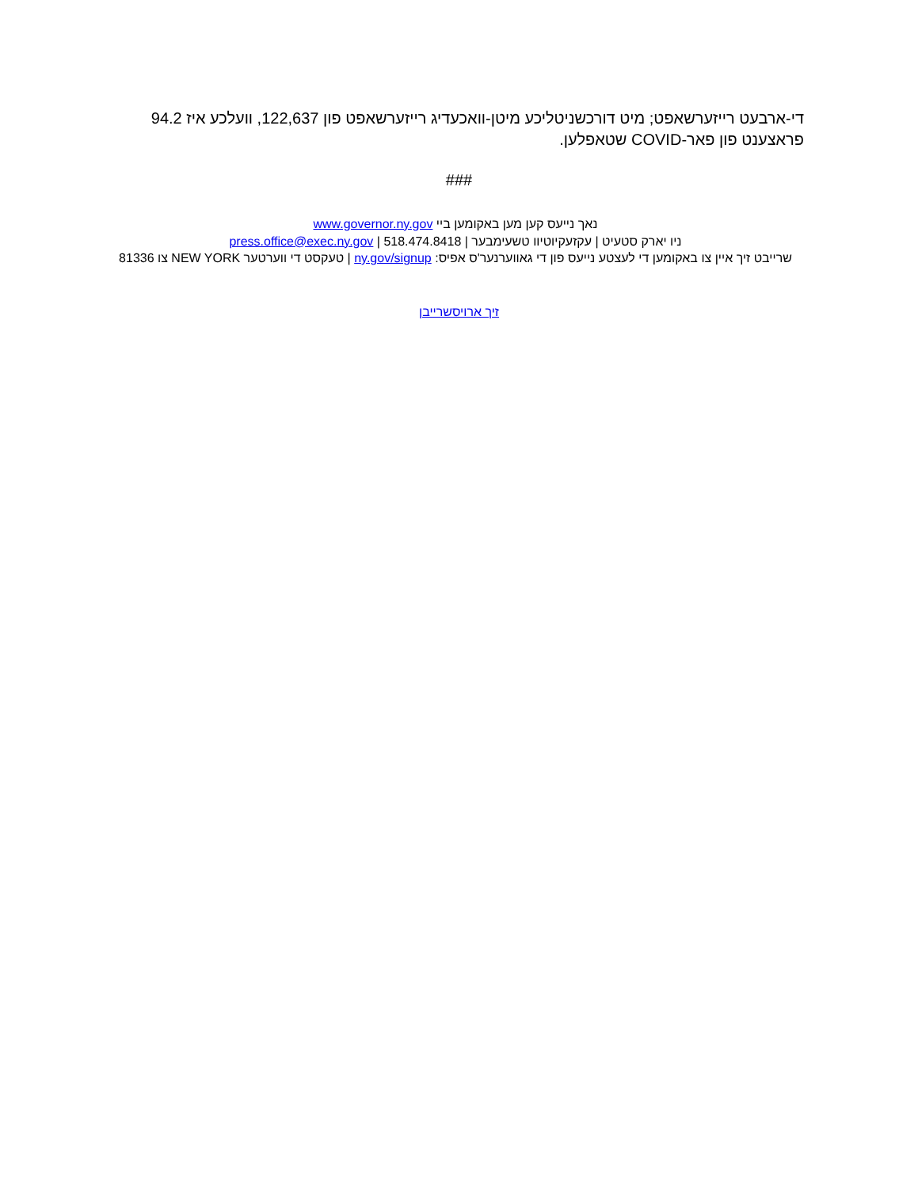די-ארבעט רייזערשאפט; מיט דורכשניטליכע מיטן-וואכעדיג רייזערשאפט פון 122,637, וועלכע איז 94.2 פראצענט פון פאר-COVID שטאפלען.
###
נאך נייעס קען מען באקומען ביי www.governor.ny.gov
ניו יארק סטעיט | עקזעקיוטיוו טשעימבער | press.office@exec.ny.gov | 518.474.8418
שרייבט זיך איין צו באקומען די לעצטע נייעס פון די גאווערנער'ס אפיס: ny.gov/signup | טעקסט די ווערטער NEW YORK צו 81336
זיך ארויסשרייבן